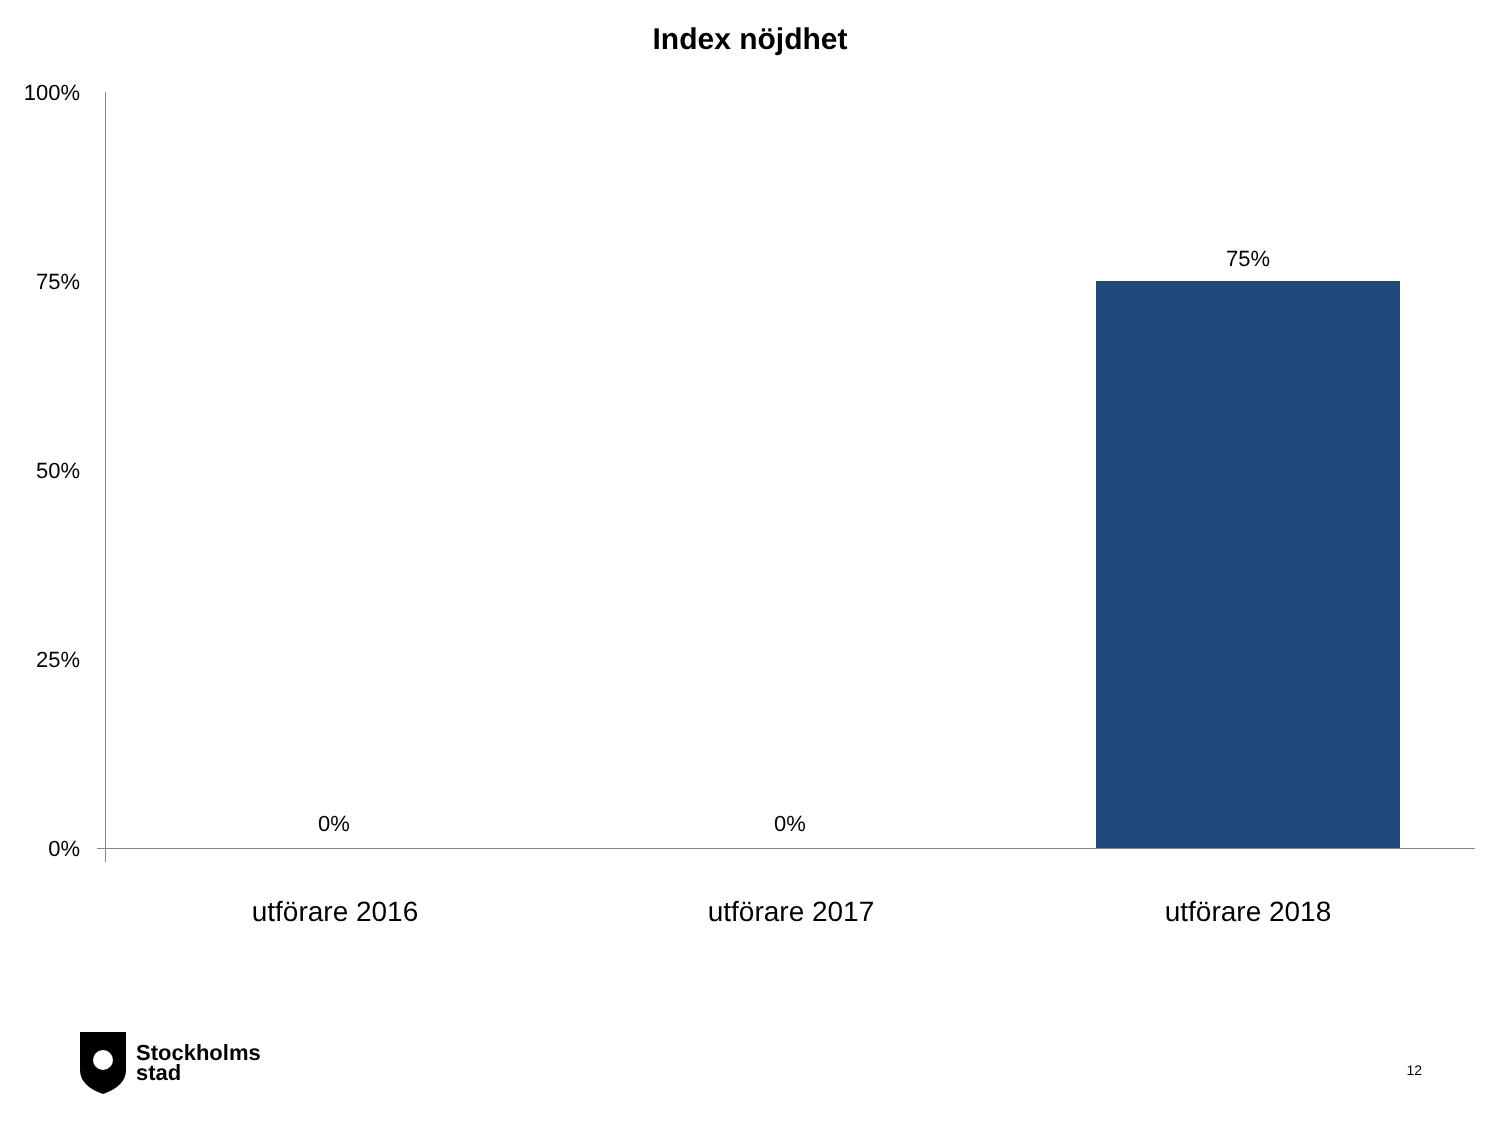Index nöjdhet
100%
75%
50%
25%
0%
0% 0%
75%
utförare 2016 utförare 2017 utförare 2018
Stockholms
stad
12